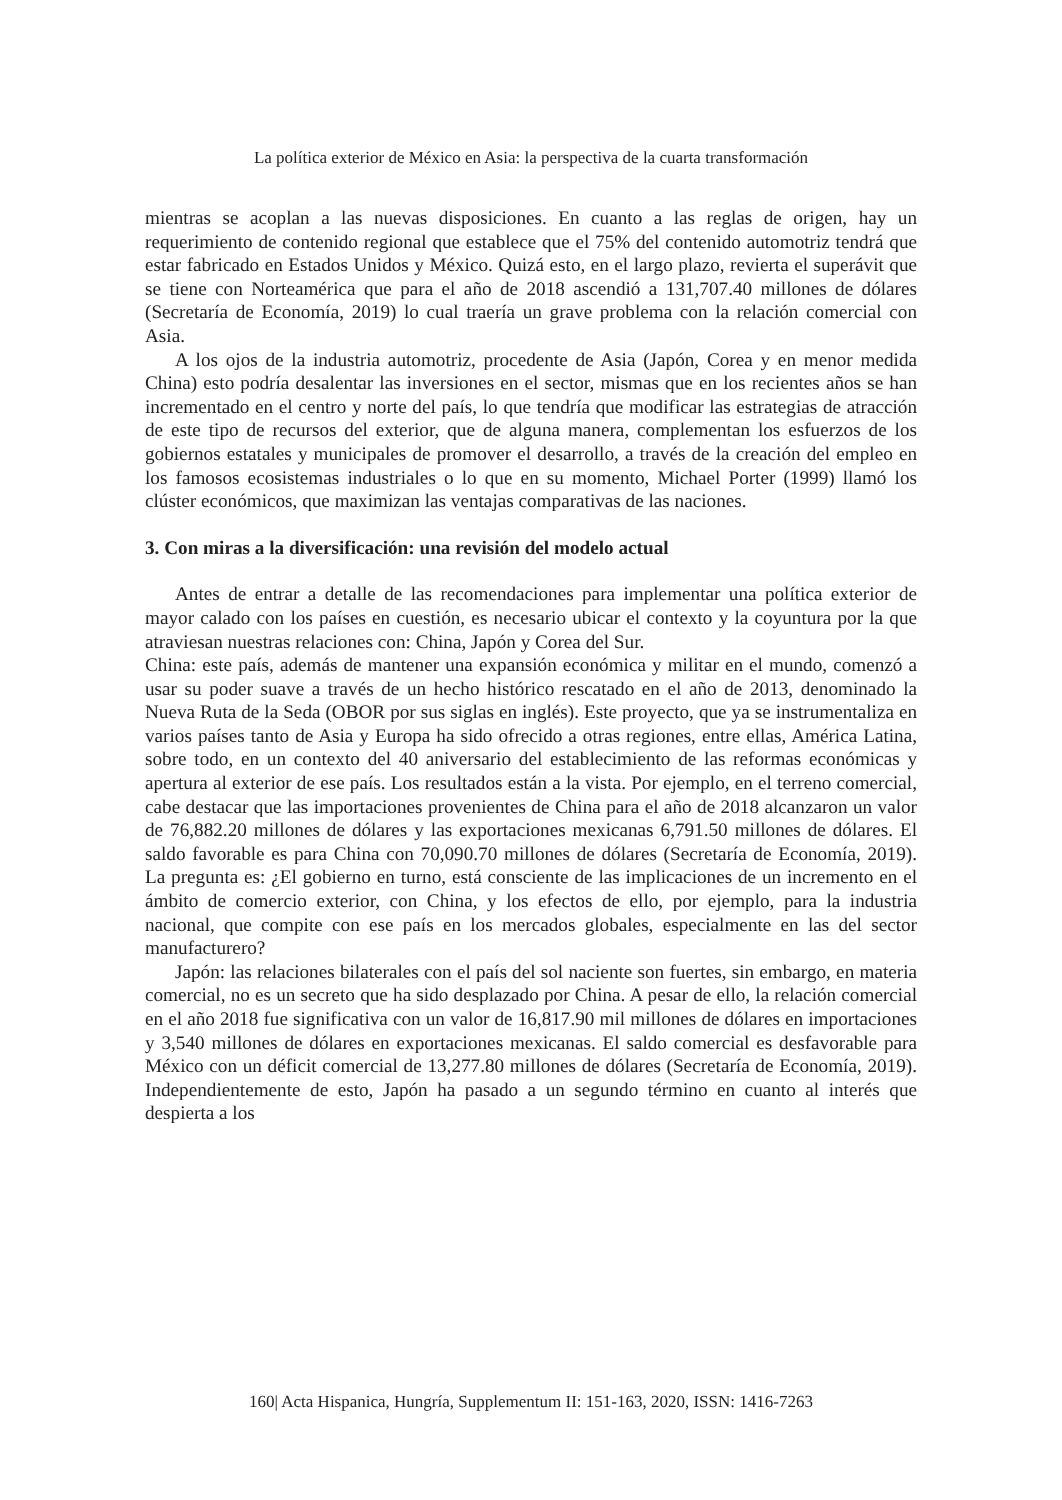La política exterior de México en Asia: la perspectiva de la cuarta transformación
mientras se acoplan a las nuevas disposiciones. En cuanto a las reglas de origen, hay un requerimiento de contenido regional que establece que el 75% del contenido automotriz tendrá que estar fabricado en Estados Unidos y México. Quizá esto, en el largo plazo, revierta el superávit que se tiene con Norteamérica que para el año de 2018 ascendió a 131,707.40 millones de dólares (Secretaría de Economía, 2019) lo cual traería un grave problema con la relación comercial con Asia.
A los ojos de la industria automotriz, procedente de Asia (Japón, Corea y en menor medida China) esto podría desalentar las inversiones en el sector, mismas que en los recientes años se han incrementado en el centro y norte del país, lo que tendría que modificar las estrategias de atracción de este tipo de recursos del exterior, que de alguna manera, complementan los esfuerzos de los gobiernos estatales y municipales de promover el desarrollo, a través de la creación del empleo en los famosos ecosistemas industriales o lo que en su momento, Michael Porter (1999) llamó los clúster económicos, que maximizan las ventajas comparativas de las naciones.
3. Con miras a la diversificación: una revisión del modelo actual
Antes de entrar a detalle de las recomendaciones para implementar una política exterior de mayor calado con los países en cuestión, es necesario ubicar el contexto y la coyuntura por la que atraviesan nuestras relaciones con: China, Japón y Corea del Sur.
China: este país, además de mantener una expansión económica y militar en el mundo, comenzó a usar su poder suave a través de un hecho histórico rescatado en el año de 2013, denominado la Nueva Ruta de la Seda (OBOR por sus siglas en inglés). Este proyecto, que ya se instrumentaliza en varios países tanto de Asia y Europa ha sido ofrecido a otras regiones, entre ellas, América Latina, sobre todo, en un contexto del 40 aniversario del establecimiento de las reformas económicas y apertura al exterior de ese país. Los resultados están a la vista. Por ejemplo, en el terreno comercial, cabe destacar que las importaciones provenientes de China para el año de 2018 alcanzaron un valor de 76,882.20 millones de dólares y las exportaciones mexicanas 6,791.50 millones de dólares. El saldo favorable es para China con 70,090.70 millones de dólares (Secretaría de Economía, 2019). La pregunta es: ¿El gobierno en turno, está consciente de las implicaciones de un incremento en el ámbito de comercio exterior, con China, y los efectos de ello, por ejemplo, para la industria nacional, que compite con ese país en los mercados globales, especialmente en las del sector manufacturero?
Japón: las relaciones bilaterales con el país del sol naciente son fuertes, sin embargo, en materia comercial, no es un secreto que ha sido desplazado por China. A pesar de ello, la relación comercial en el año 2018 fue significativa con un valor de 16,817.90 mil millones de dólares en importaciones y 3,540 millones de dólares en exportaciones mexicanas. El saldo comercial es desfavorable para México con un déficit comercial de 13,277.80 millones de dólares (Secretaría de Economía, 2019). Independientemente de esto, Japón ha pasado a un segundo término en cuanto al interés que despierta a los
160| Acta Hispanica, Hungría, Supplementum II: 151-163, 2020, ISSN: 1416-7263